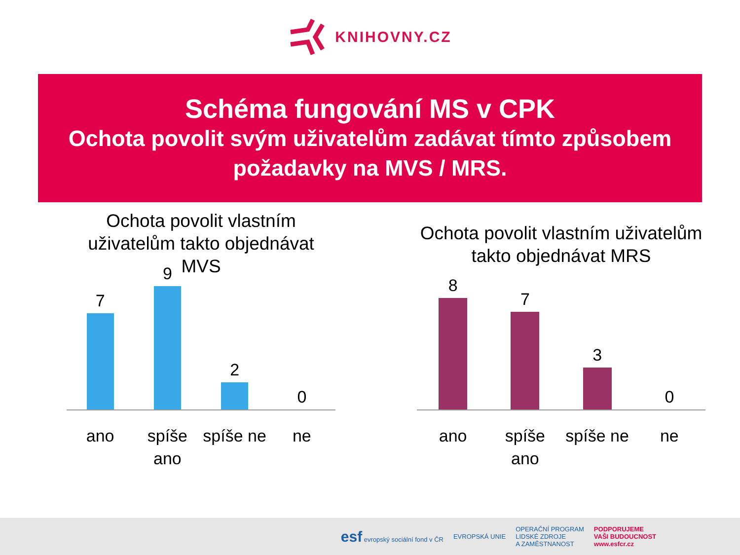KNIHOVNY.CZ
Schéma fungování MS v CPK
Ochota povolit svým uživatelům zadávat tímto způsobem požadavky na MVS / MRS.
Ochota povolit vlastním uživatelům takto objednávat MVS
7
9
2
0
ano spíše ano
spíše ne
ne
Ochota povolit vlastním uživatelům takto objednávat MRS
8
7
3
0
ano spíše ano
spíše ne
ne
esf evropský sociální fond v ČR
EVROPSKÁ UNIE
OPERAČNÍ PROGRAM
LIDSKÉ ZDROJE
A ZAMĚSTNANOST
PODPORUJEME
VAŠI BUDOUCNOST
www.esfcr.cz